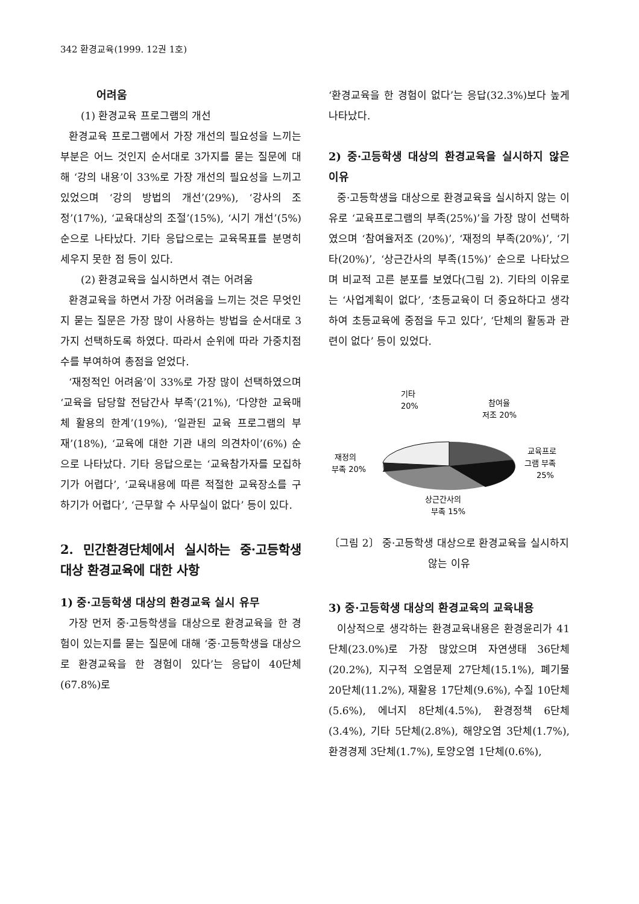342 환경교육(1999. 12권 1호)
어려움
(1) 환경교육 프로그램의 개선
환경교육 프로그램에서 가장 개선의 필요성을 느끼는 부분은 어느 것인지 순서대로 3가지를 묻는 질문에 대해 ‘강의 내용’이 33%로 가장 개선의 필요성을 느끼고 있었으며 ‘강의 방법의 개선’(29%), ‘강사의 조정’(17%), ‘교육대상의 조절’(15%), ‘시기 개선’(5%) 순으로 나타났다. 기타 응답으로는 교육목표를 분명히 세우지 못한 점 등이 있다.
(2) 환경교육을 실시하면서 겪는 어려움
환경교육을 하면서 가장 어려움을 느끼는 것은 무엇인지 묻는 질문은 가장 많이 사용하는 방법을 순서대로 3가지 선택하도록 하였다. 따라서 순위에 따라 가중치점수를 부여하여 총점을 얻었다.
‘재정적인 어려움’이 33%로 가장 많이 선택하였으며 ‘교육을 담당할 전담간사 부족’(21%), ‘다양한 교육매체 활용의 한계’(19%), ‘일관된 교육 프로그램의 부재’(18%), ‘교육에 대한 기관 내의 의견차이’(6%) 순으로 나타났다. 기타 응답으로는 ‘교육참가자를 모집하기가 어렵다’, ‘교육내용에 따른 적절한 교육장소를 구하기가 어렵다’, ‘근무할 수 사무실이 없다’ 등이 있다.
2. 민간환경단체에서 실시하는 중·고등학생 대상 환경교육에 대한 사항
1) 중·고등학생 대상의 환경교육 실시 유무
가장 먼저 중·고등학생을 대상으로 환경교육을 한 경험이 있는지를 묻는 질문에 대해 ‘중·고등학생을 대상으로 환경교육을 한 경험이 있다’는 응답이 40단체(67.8%)로
‘환경교육을 한 경험이 없다’는 응답(32.3%)보다 높게 나타났다.
2) 중·고등학생 대상의 환경교육을 실시하지 않은 이유
중·고등학생을 대상으로 환경교육을 실시하지 않는 이유로 ‘교육프로그램의 부족(25%)’을 가장 많이 선택하였으며 ‘참여율저조 (20%)’, ‘재정의 부족(20%)’, ‘기타(20%)’, ‘상근간사의 부족(15%)’ 순으로 나타났으며 비교적 고른 분포를 보였다(그림 2). 기타의 이유로는 ‘사업계획이 없다’, ‘초등교육이 더 중요하다고 생각하여 초등교육에 중점을 두고 있다’, ‘단체의 활동과 관련이 없다’ 등이 있었다.
기타
20%
참여율
저조 20%
재정의
부족 20%
교육프로
그램 부족
25%
상근간사의
부족 15%
〔그림 2〕 중·고등학생 대상으로 환경교육을 실시하지 않는 이유
3) 중·고등학생 대상의 환경교육의 교육내용
이상적으로 생각하는 환경교육내용은 환경윤리가 41단체(23.0%)로 가장 많았으며 자연생태 36단체(20.2%), 지구적 오염문제 27단체(15.1%), 폐기물 20단체(11.2%), 재활용 17단체(9.6%), 수질 10단체(5.6%), 에너지 8단체(4.5%), 환경정책 6단체(3.4%), 기타 5단체(2.8%), 해양오염 3단체(1.7%), 환경경제 3단체(1.7%), 토양오염 1단체(0.6%),